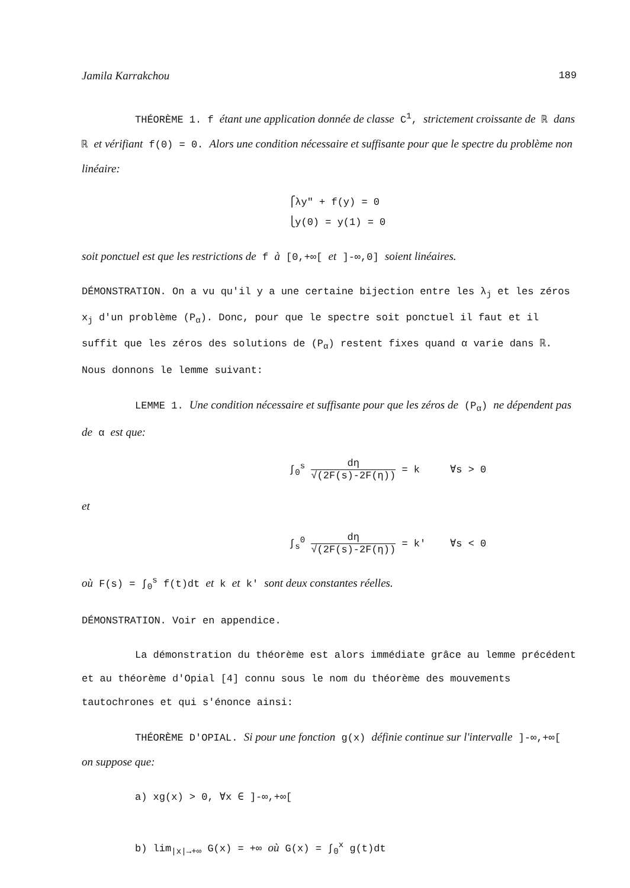Jamila Karrakchou 189
THÉORÈME 1. f étant une application donnée de classe C<sup>1</sup>, strictement croissante de ℝ dans ℝ et vérifiant f(0) = 0. Alors une condition nécessaire et suffisante pour que le spectre du problème non linéaire:
⎧λy" + f(y) = 0
⎩y(0) = y(1) = 0
soit ponctuel est que les restrictions de f à [0,+∞[ et ]-∞,0] soient linéaires.
DÉMONSTRATION. On a vu qu'il y a une certaine bijection entre les λ<sub>j</sub> et les zéros x<sub>j</sub> d'un problème (P<sub>α</sub>). Donc, pour que le spectre soit ponctuel il faut et il suffit que les zéros des solutions de (P<sub>α</sub>) restent fixes quand α varie dans ℝ. Nous donnons le lemme suivant:
LEMME 1. Une condition nécessaire et suffisante pour que les zéros de (P<sub>α</sub>) ne dépendent pas de α est que:
∫<sub>0</sub><sup>s</sup> dη √(2F(s)-2F(η)) = k ∀s > 0
et
∫<sub>s</sub><sup>0</sup> dη √(2F(s)-2F(η)) = k' ∀s < 0
où F(s) = ∫<sub>0</sub><sup>s</sup> f(t)dt et k et k' sont deux constantes réelles.
DÉMONSTRATION. Voir en appendice.
La démonstration du théorème est alors immédiate grâce au lemme précédent et au théorème d'Opial [4] connu sous le nom du théorème des mouvements tautochrones et qui s'énonce ainsi:
THÉORÈME D'OPIAL. Si pour une fonction g(x) définie continue sur l'intervalle ]-∞,+∞[ on suppose que:
a) xg(x) > 0, ∀x ∈ ]-∞,+∞[
b) lim<sub>|x|→+∞</sub> G(x) = +∞ où G(x) = ∫<sub>0</sub><sup>x</sup> g(t)dt